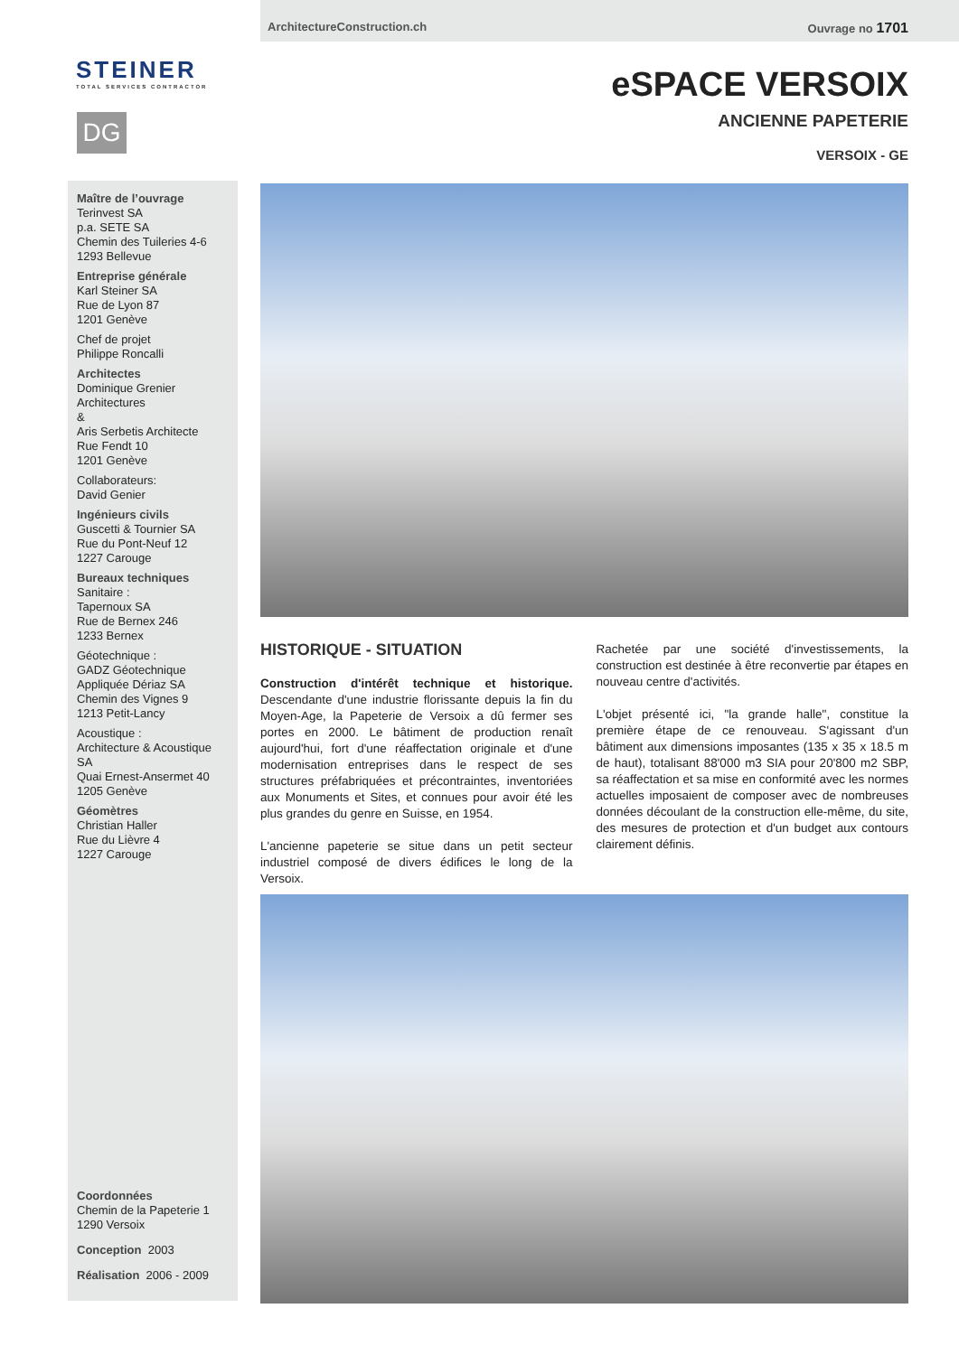ArchitectureConstruction.ch Ouvrage no 1701
STEINER
TOTAL SERVICES CONTRACTOR
DG
eSPACE VERSOIX
ANCIENNE PAPETERIE
VERSOIX - GE
Maître de l’ouvrage
Terinvest SA
p.a. SETE SA
Chemin des Tuileries 4-6
1293 Bellevue
Entreprise générale
Karl Steiner SA
Rue de Lyon 87
1201 Genève
Chef de projet
Philippe Roncalli
Architectes
Dominique Grenier Architectures
&
Aris Serbetis Architecte
Rue Fendt 10
1201 Genève
Collaborateurs:
David Genier
Ingénieurs civils
Guscetti & Tournier SA
Rue du Pont-Neuf 12
1227 Carouge
Bureaux techniques
Sanitaire :
Tapernoux SA
Rue de Bernex 246
1233 Bernex
Géotechnique :
GADZ Géotechnique
Appliquée Dériaz SA
Chemin des Vignes 9
1213 Petit-Lancy
Acoustique :
Architecture & Acoustique SA
Quai Ernest-Ansermet 40
1205 Genève
Géomètres
Christian Haller
Rue du Lièvre 4
1227 Carouge
Coordonnées
Chemin de la Papeterie 1
1290 Versoix
Conception 2003
Réalisation 2006 - 2009
HISTORIQUE - SITUATION
Construction d'intérêt technique et historique. Descendante d'une industrie florissante depuis la fin du Moyen-Age, la Papeterie de Versoix a dû fermer ses portes en 2000. Le bâtiment de production renaît aujourd'hui, fort d'une réaffectation originale et d'une modernisation entreprises dans le respect de ses structures préfabriquées et précontraintes, inventoriées aux Monuments et Sites, et connues pour avoir été les plus grandes du genre en Suisse, en 1954.
L'ancienne papeterie se situe dans un petit secteur industriel composé de divers édifices le long de la Versoix.
Rachetée par une société d'investissements, la construction est destinée à être reconvertie par étapes en nouveau centre d'activités.
L'objet présenté ici, "la grande halle", constitue la première étape de ce renouveau. S'agissant d'un bâtiment aux dimensions imposantes (135 x 35 x 18.5 m de haut), totalisant 88'000 m3 SIA pour 20'800 m2 SBP, sa réaffectation et sa mise en conformité avec les normes actuelles imposaient de composer avec de nombreuses données découlant de la construction elle-même, du site, des mesures de protection et d'un budget aux contours clairement définis.